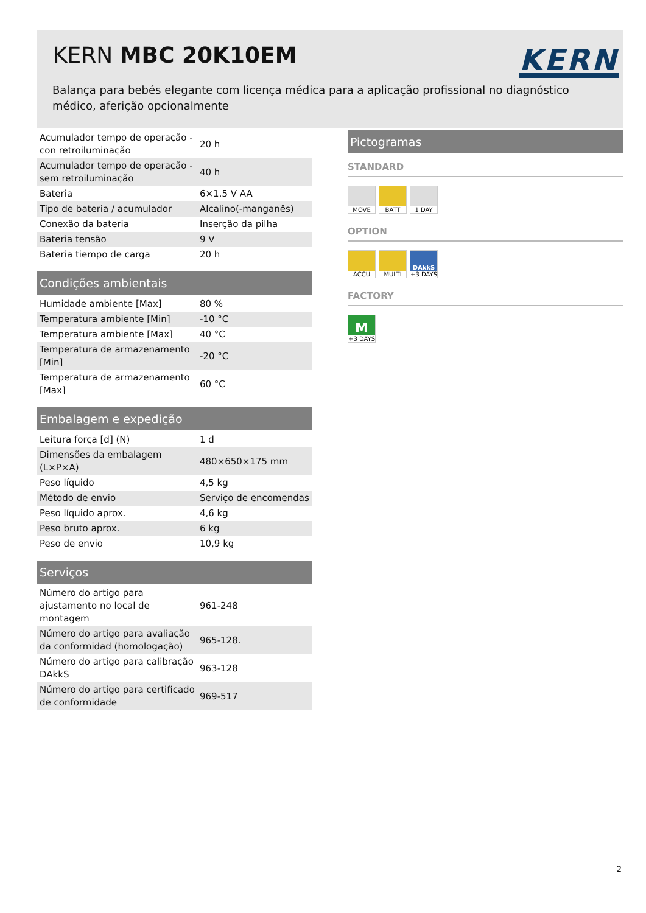KERN MBC 20K10EM KERN
Balança para bebés elegante com licença médica para a aplicação profissional no diagnóstico médico, aferição opcionalmente
| Acumulador tempo de operação - con retroiluminação | 20 h |
| Acumulador tempo de operação - sem retroiluminação | 40 h |
| Bateria | 6×1.5 V AA |
| Tipo de bateria / acumulador | Alcalino(-manganês) |
| Conexão da bateria | Inserção da pilha |
| Bateria tensão | 9 V |
| Bateria tiempo de carga | 20 h |
Condições ambientais
| Humidade ambiente [Max] | 80 % |
| Temperatura ambiente [Min] | -10 °C |
| Temperatura ambiente [Max] | 40 °C |
| Temperatura de armazenamento [Min] | -20 °C |
| Temperatura de armazenamento [Max] | 60 °C |
Embalagem e expedição
| Leitura força [d] (N) | 1 d |
| Dimensões da embalagem (L×P×A) | 480×650×175 mm |
| Peso líquido | 4,5 kg |
| Método de envio | Serviço de encomendas |
| Peso líquido aprox. | 4,6 kg |
| Peso bruto aprox. | 6 kg |
| Peso de envio | 10,9 kg |
Serviços
| Número do artigo para ajustamento no local de montagem | 961-248 |
| Número do artigo para avaliação da conformidad (homologação) | 965-128. |
| Número do artigo para calibração DAkkS | 963-128 |
| Número do artigo para certificado de conformidade | 969-517 |
Pictogramas
STANDARD
MOVE BATT 1 DAY
OPTION
ACCU MULTI DAkkS
+3 DAYS
FACTORY
M
+3 DAYS
2